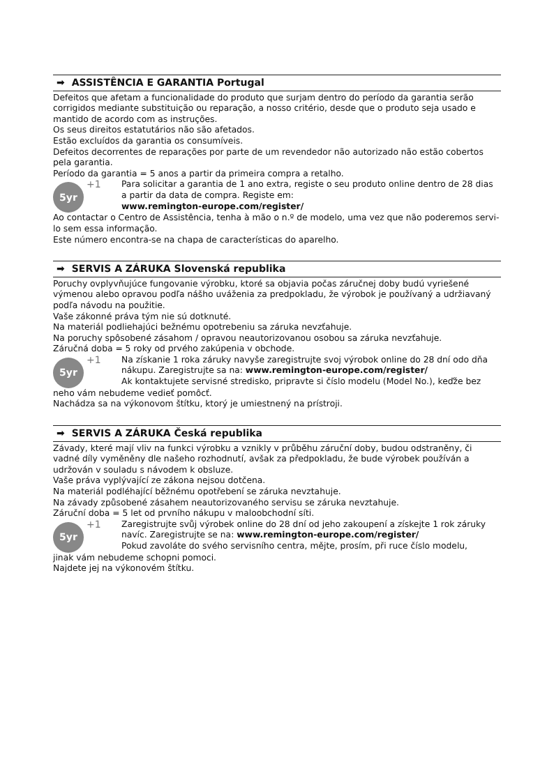➡ ASSISTÊNCIA E GARANTIA Portugal
Defeitos que afetam a funcionalidade do produto que surjam dentro do período da garantia serão corrigidos mediante substituição ou reparação, a nosso critério, desde que o produto seja usado e mantido de acordo com as instruções.
Os seus direitos estatutários não são afetados.
Estão excluídos da garantia os consumíveis.
Defeitos decorrentes de reparações por parte de um revendedor não autorizado não estão cobertos pela garantia.
Período da garantia = 5 anos a partir da primeira compra a retalho.
5yr
+1 Para solicitar a garantia de 1 ano extra, registe o seu produto online dentro de 28 dias a partir da data de compra. Registe em:
www.remington-europe.com/register/
Ao contactar o Centro de Assistência, tenha à mão o n.º de modelo, uma vez que não poderemos servi-lo sem essa informação.
Este número encontra-se na chapa de características do aparelho.
➡ SERVIS A ZÁRUKA Slovenská republika
Poruchy ovplyvňujúce fungovanie výrobku, ktoré sa objavia počas záručnej doby budú vyriešené výmenou alebo opravou podľa nášho uváženia za predpokladu, že výrobok je používaný a udržiavaný podľa návodu na použitie.
Vaše zákonné práva tým nie sú dotknuté.
Na materiál podliehajúci bežnému opotrebeniu sa záruka nevzťahuje.
Na poruchy spôsobené zásahom / opravou neautorizovanou osobou sa záruka nevzťahuje.
Záručná doba = 5 roky od prvého zakúpenia v obchode.
5yr
+1 Na získanie 1 roka záruky navyše zaregistrujte svoj výrobok online do 28 dní odo dňa nákupu. Zaregistrujte sa na: www.remington-europe.com/register/
Ak kontaktujete servisné stredisko, pripravte si číslo modelu (Model No.), keďže bez
neho vám nebudeme vedieť pomôcť.
Nachádza sa na výkonovom štítku, ktorý je umiestnený na prístroji.
➡ SERVIS A ZÁRUKA Česká republika
Závady, které mají vliv na funkci výrobku a vznikly v průběhu záruční doby, budou odstraněny, či vadné díly vyměněny dle našeho rozhodnutí, avšak za předpokladu, že bude výrobek používán a udržován v souladu s návodem k obsluze.
Vaše práva vyplývající ze zákona nejsou dotčena.
Na materiál podléhající běžnému opotřebení se záruka nevztahuje.
Na závady způsobené zásahem neautorizovaného servisu se záruka nevztahuje.
Záruční doba = 5 let od prvního nákupu v maloobchodní síti.
5yr
+1 Zaregistrujte svůj výrobek online do 28 dní od jeho zakoupení a získejte 1 rok záruky navíc. Zaregistrujte se na: www.remington-europe.com/register/
Pokud zavoláte do svého servisního centra, mějte, prosím, při ruce číslo modelu,
jinak vám nebudeme schopni pomoci.
Najdete jej na výkonovém štítku.